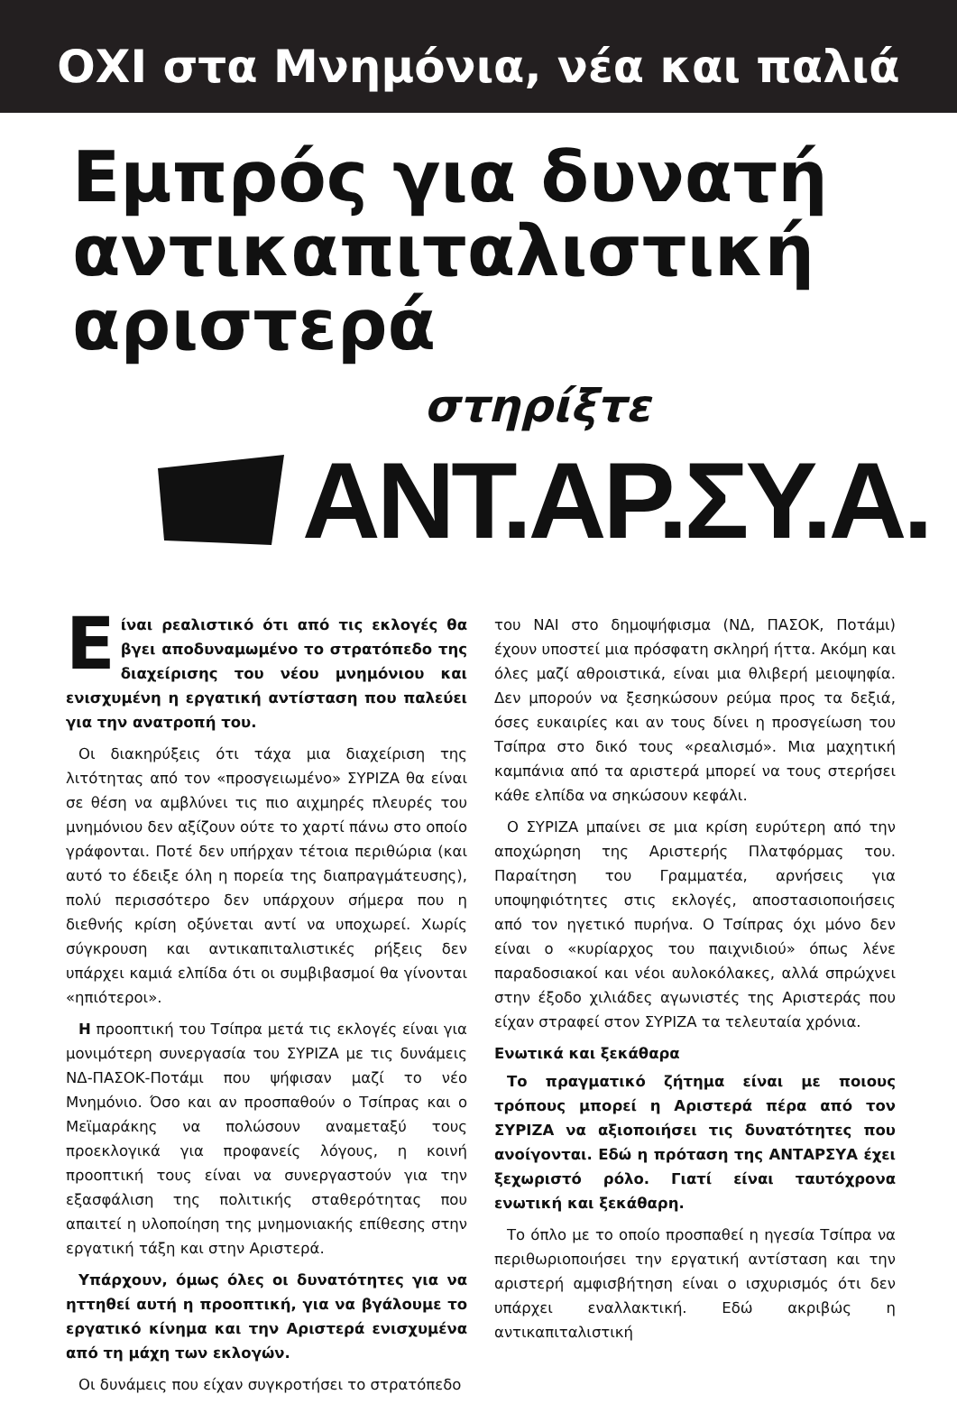ΟΧΙ στα Μνημόνια, νέα και παλιά
Εμπρός για δυνατή
αντικαπιταλιστική
αριστερά
στηρίξτε
ΑΝΤ.ΑΡ.ΣΥ.Α.
Είναι ρεαλιστικό ότι από τις εκλογές θα βγει αποδυναμωμένο το στρατόπεδο της διαχείρισης του νέου μνημόνιου και ενισχυμένη η εργατική αντίσταση που παλεύει για την ανατροπή του.
Οι διακηρύξεις ότι τάχα μια διαχείριση της λιτότητας από τον «προσγειωμένο» ΣΥΡΙΖΑ θα είναι σε θέση να αμβλύνει τις πιο αιχμηρές πλευρές του μνημόνιου δεν αξίζουν ούτε το χαρτί πάνω στο οποίο γράφονται. Ποτέ δεν υπήρχαν τέτοια περιθώρια (και αυτό το έδειξε όλη η πορεία της διαπραγμάτευσης), πολύ περισσότερο δεν υπάρχουν σήμερα που η διεθνής κρίση οξύνεται αντί να υποχωρεί. Χωρίς σύγκρουση και αντικαπιταλιστικές ρήξεις δεν υπάρχει καμιά ελπίδα ότι οι συμβιβασμοί θα γίνονται «ηπιότεροι».
Η προοπτική του Τσίπρα μετά τις εκλογές είναι για μονιμότερη συνεργασία του ΣΥΡΙΖΑ με τις δυνάμεις ΝΔ-ΠΑΣΟΚ-Ποτάμι που ψήφισαν μαζί το νέο Μνημόνιο. Όσο και αν προσπαθούν ο Τσίπρας και ο Μεϊμαράκης να πολώσουν αναμεταξύ τους προεκλογικά για προφανείς λόγους, η κοινή προοπτική τους είναι να συνεργαστούν για την εξασφάλιση της πολιτικής σταθερότητας που απαιτεί η υλοποίηση της μνημονιακής επίθεσης στην εργατική τάξη και στην Αριστερά.
Υπάρχουν, όμως όλες οι δυνατότητες για να ηττηθεί αυτή η προοπτική, για να βγάλουμε το εργατικό κίνημα και την Αριστερά ενισχυμένα από τη μάχη των εκλογών.
Οι δυνάμεις που είχαν συγκροτήσει το στρατόπεδο
του ΝΑΙ στο δημοψήφισμα (ΝΔ, ΠΑΣΟΚ, Ποτάμι) έχουν υποστεί μια πρόσφατη σκληρή ήττα. Ακόμη και όλες μαζί αθροιστικά, είναι μια θλιβερή μειοψηφία. Δεν μπορούν να ξεσηκώσουν ρεύμα προς τα δεξιά, όσες ευκαιρίες και αν τους δίνει η προσγείωση του Τσίπρα στο δικό τους «ρεαλισμό». Μια μαχητική καμπάνια από τα αριστερά μπορεί να τους στερήσει κάθε ελπίδα να σηκώσουν κεφάλι.
Ο ΣΥΡΙΖΑ μπαίνει σε μια κρίση ευρύτερη από την αποχώρηση της Αριστερής Πλατφόρμας του. Παραίτηση του Γραμματέα, αρνήσεις για υποψηφιότητες στις εκλογές, αποστασιοποιήσεις από τον ηγετικό πυρήνα. Ο Τσίπρας όχι μόνο δεν είναι ο «κυρίαρχος του παιχνιδιού» όπως λένε παραδοσιακοί και νέοι αυλοκόλακες, αλλά σπρώχνει στην έξοδο χιλιάδες αγωνιστές της Αριστεράς που είχαν στραφεί στον ΣΥΡΙΖΑ τα τελευταία χρόνια.
Ενωτικά και ξεκάθαρα
Το πραγματικό ζήτημα είναι με ποιους τρόπους μπορεί η Αριστερά πέρα από τον ΣΥΡΙΖΑ να αξιοποιήσει τις δυνατότητες που ανοίγονται. Εδώ η πρόταση της ΑΝΤΑΡΣΥΑ έχει ξεχωριστό ρόλο. Γιατί είναι ταυτόχρονα ενωτική και ξεκάθαρη.
Το όπλο με το οποίο προσπαθεί η ηγεσία Τσίπρα να περιθωριοποιήσει την εργατική αντίσταση και την αριστερή αμφισβήτηση είναι ο ισχυρισμός ότι δεν υπάρχει εναλλακτική. Εδώ ακριβώς η αντικαπιταλιστική